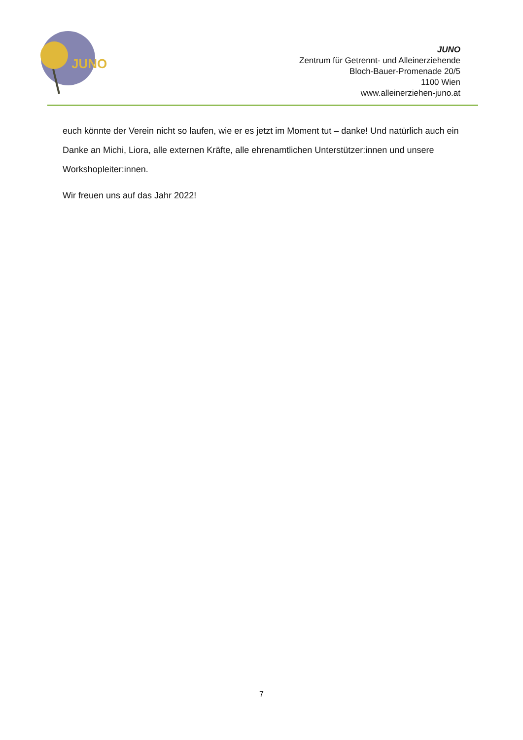JUNO
JUNO
Zentrum für Getrennt- und Alleinerziehende
Bloch-Bauer-Promenade 20/5
1100 Wien
www.alleinerziehen-juno.at
euch könnte der Verein nicht so laufen, wie er es jetzt im Moment tut – danke! Und natürlich auch ein Danke an Michi, Liora, alle externen Kräfte, alle ehrenamtlichen Unterstützer:innen und unsere Workshopleiter:innen.
Wir freuen uns auf das Jahr 2022!
7